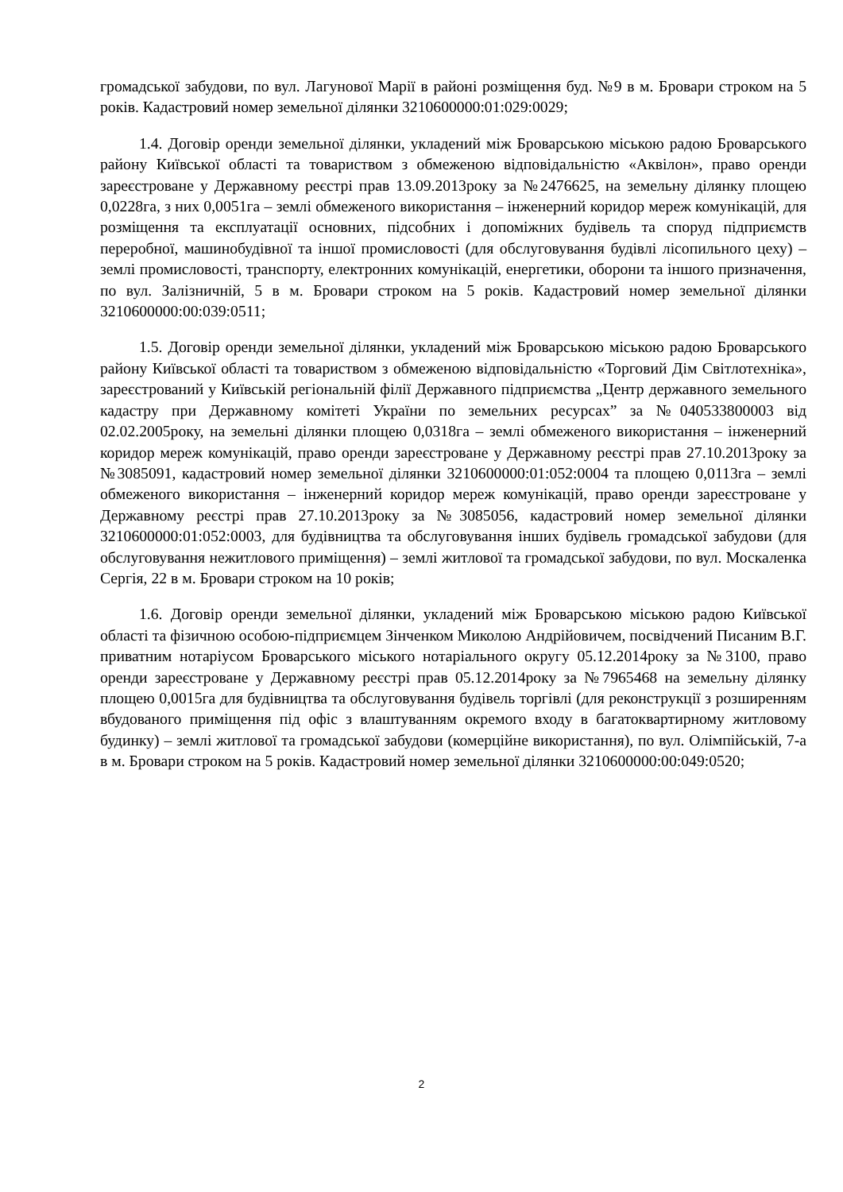громадської забудови, по вул. Лагунової Марії в районі розміщення буд. №9 в м. Бровари строком на 5 років. Кадастровий номер земельної ділянки 3210600000:01:029:0029;
1.4. Договір оренди земельної ділянки, укладений між Броварською міською радою Броварського району Київської області та товариством з обмеженою відповідальністю «Аквілон», право оренди зареєстроване у Державному реєстрі прав 13.09.2013року за №2476625, на земельну ділянку площею 0,0228га, з них 0,0051га – землі обмеженого використання – інженерний коридор мереж комунікацій, для розміщення та експлуатації основних, підсобних і допоміжних будівель та споруд підприємств переробної, машинобудівної та іншої промисловості (для обслуговування будівлі лісопильного цеху) – землі промисловості, транспорту, електронних комунікацій, енергетики, оборони та іншого призначення, по вул. Залізничній, 5 в м. Бровари строком на 5 років. Кадастровий номер земельної ділянки 3210600000:00:039:0511;
1.5. Договір оренди земельної ділянки, укладений між Броварською міською радою Броварського району Київської області та товариством з обмеженою відповідальністю «Торговий Дім Світлотехніка», зареєстрований у Київській регіональній філії Державного підприємства „Центр державного земельного кадастру при Державному комітеті України по земельних ресурсах” за №040533800003 від 02.02.2005року, на земельні ділянки площею 0,0318га – землі обмеженого використання – інженерний коридор мереж комунікацій, право оренди зареєстроване у Державному реєстрі прав 27.10.2013року за №3085091, кадастровий номер земельної ділянки 3210600000:01:052:0004 та площею 0,0113га – землі обмеженого використання – інженерний коридор мереж комунікацій, право оренди зареєстроване у Державному реєстрі прав 27.10.2013року за №3085056, кадастровий номер земельної ділянки 3210600000:01:052:0003, для будівництва та обслуговування інших будівель громадської забудови (для обслуговування нежитлового приміщення) – землі житлової та громадської забудови, по вул. Москаленка Сергія, 22 в м. Бровари строком на 10 років;
1.6. Договір оренди земельної ділянки, укладений між Броварською міською радою Київської області та фізичною особою-підприємцем Зінченком Миколою Андрійовичем, посвідчений Писаним В.Г. приватним нотаріусом Броварського міського нотаріального округу 05.12.2014року за №3100, право оренди зареєстроване у Державному реєстрі прав 05.12.2014року за №7965468 на земельну ділянку площею 0,0015га для будівництва та обслуговування будівель торгівлі (для реконструкції з розширенням вбудованого приміщення під офіс з влаштуванням окремого входу в багатоквартирному житловому будинку) – землі житлової та громадської забудови (комерційне використання), по вул. Олімпійській, 7-а в м. Бровари строком на 5 років. Кадастровий номер земельної ділянки 3210600000:00:049:0520;
2